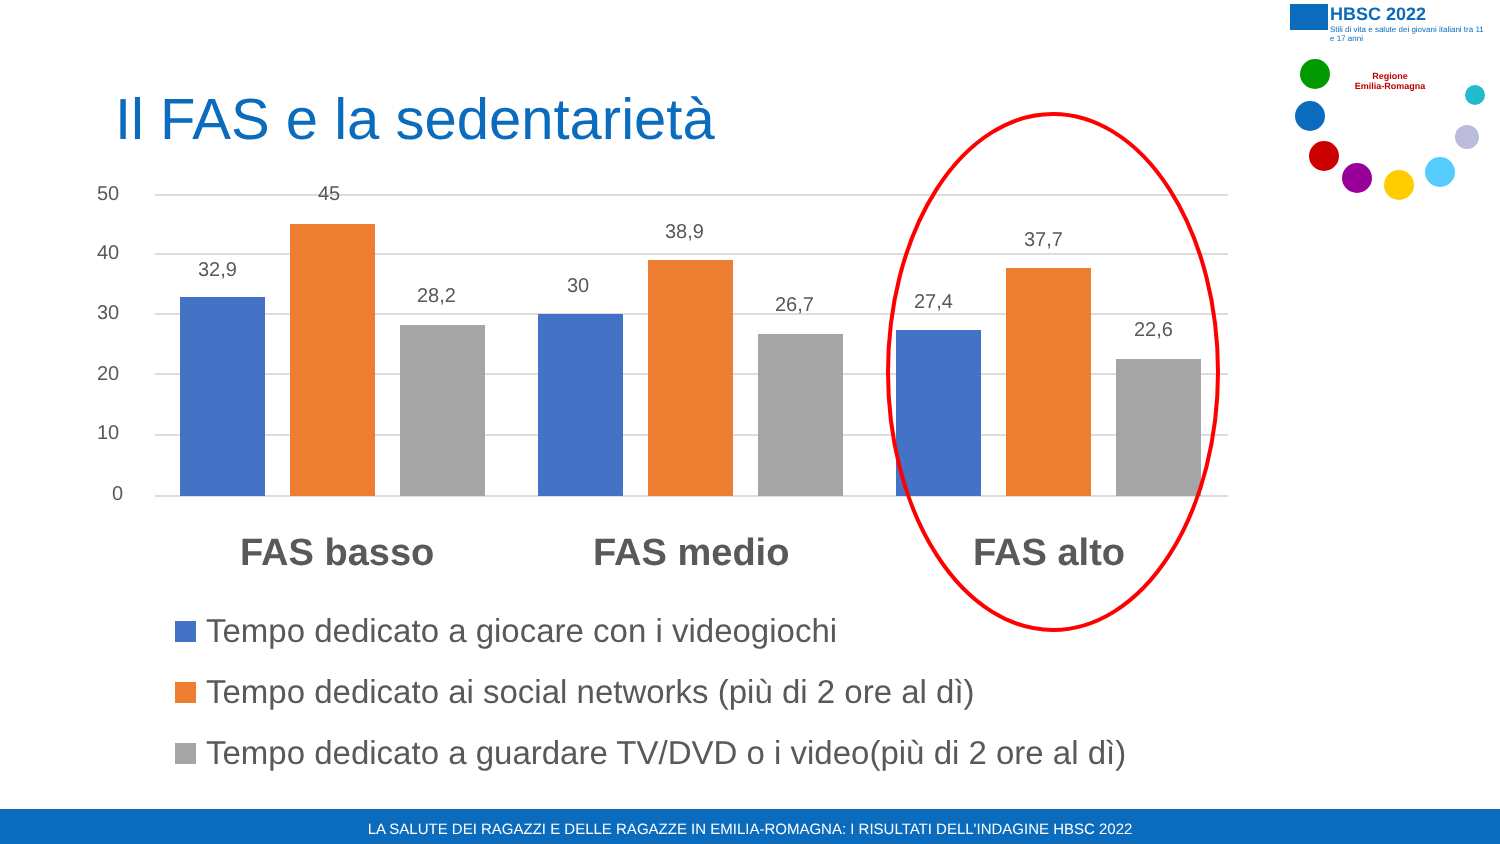Il FAS e la sedentarietà
HBSC 2022
Stili di vita e salute dei giovani italiani tra 11 e 17 anni
Regione
Emilia-Romagna
50
40
30
20
10
0
32,9
45
28,2
30
38,9
26,7
27,4
37,7
22,6
FAS basso
FAS medio
FAS alto
Tempo dedicato a giocare con i videogiochi
Tempo dedicato ai social networks (più di 2 ore al dì)
Tempo dedicato a guardare TV/DVD o i video(più di 2 ore al dì)
LA SALUTE DEI RAGAZZI E DELLE RAGAZZE IN EMILIA-ROMAGNA: I RISULTATI DELL'INDAGINE HBSC 2022